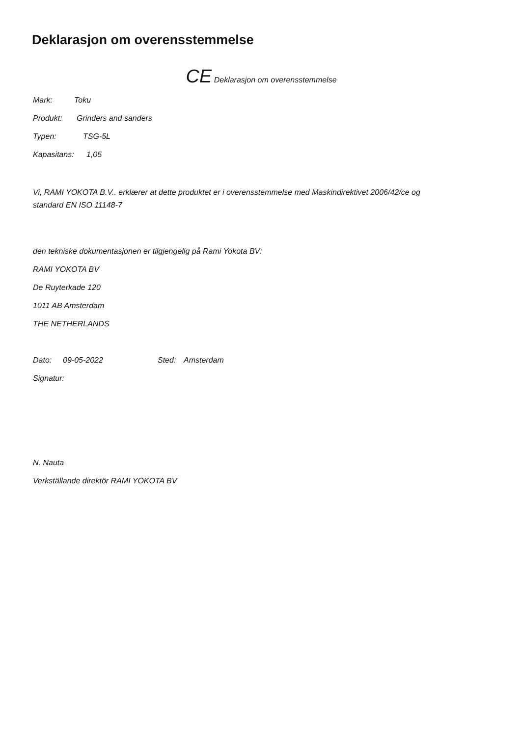Deklarasjon om overensstemmelse
CE Deklarasjon om overensstemmelse
Mark: Toku
Produkt: Grinders and sanders
Typen: TSG-5L
Kapasitans: 1,05
Vi, RAMI YOKOTA B.V.. erklærer at dette produktet er i overensstemmelse med Maskindirektivet 2006/42/ce og
standard EN ISO 11148-7
den tekniske dokumentasjonen er tilgjengelig på Rami Yokota BV:
RAMI YOKOTA BV
De Ruyterkade 120
1011 AB Amsterdam
THE NETHERLANDS
Dato: 09-05-2022 Sted: Amsterdam
Signatur:
N. Nauta
Verkställande direktör RAMI YOKOTA BV